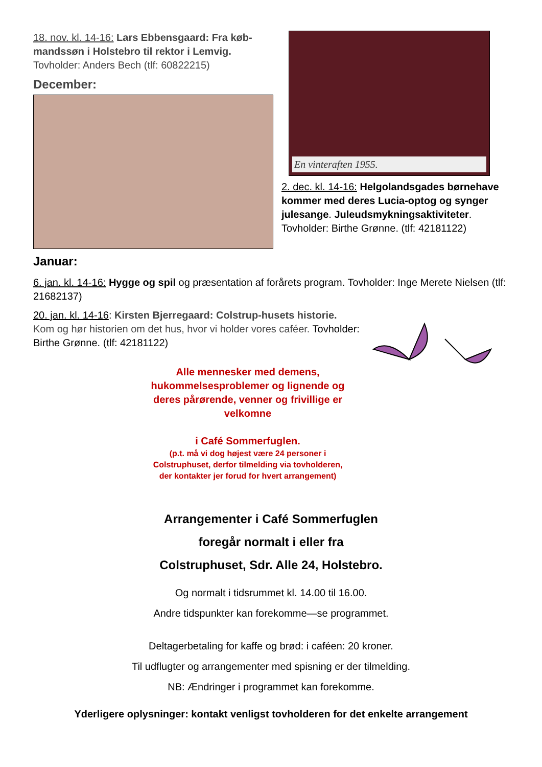18. nov. kl. 14-16: Lars Ebbensgaard: Fra køb-mandssøn i Holstebro til rektor i Lemvig. Tovholder: Anders Bech (tlf: 60822215)
December:
En vinteraften 1955.
2. dec. kl. 14-16: Helgolandsgades børnehave kommer med deres Lucia-optog og synger julesange. Juleudsmykningsaktiviteter. Tovholder: Birthe Grønne. (tlf: 42181122)
Januar:
6. jan. kl. 14-16: Hygge og spil og præsentation af forårets program. Tovholder: Inge Merete Nielsen (tlf: 21682137)
20. jan. kl. 14-16: Kirsten Bjerregaard: Colstrup-husets historie. Kom og hør historien om det hus, hvor vi holder vores caféer. Tovholder: Birthe Grønne. (tlf: 42181122)
Alle mennesker med demens, hukommelsesproblemer og lignende og deres pårørende, venner og frivillige er velkomne
i Café Sommerfuglen.
(p.t. må vi dog højest være 24 personer i Colstruphuset, derfor tilmelding via tovholderen, der kontakter jer forud for hvert arrangement)
Arrangementer i Café Sommerfuglen
foregår normalt i eller fra
Colstruphuset, Sdr. Alle 24, Holstebro.
Og normalt i tidsrummet kl. 14.00 til 16.00.
Andre tidspunkter kan forekomme—se programmet.
Deltagerbetaling for kaffe og brød: i caféen: 20 kroner.
Til udflugter og arrangementer med spisning er der tilmelding.
NB: Ændringer i programmet kan forekomme.
Yderligere oplysninger: kontakt venligst tovholderen for det enkelte arrangement